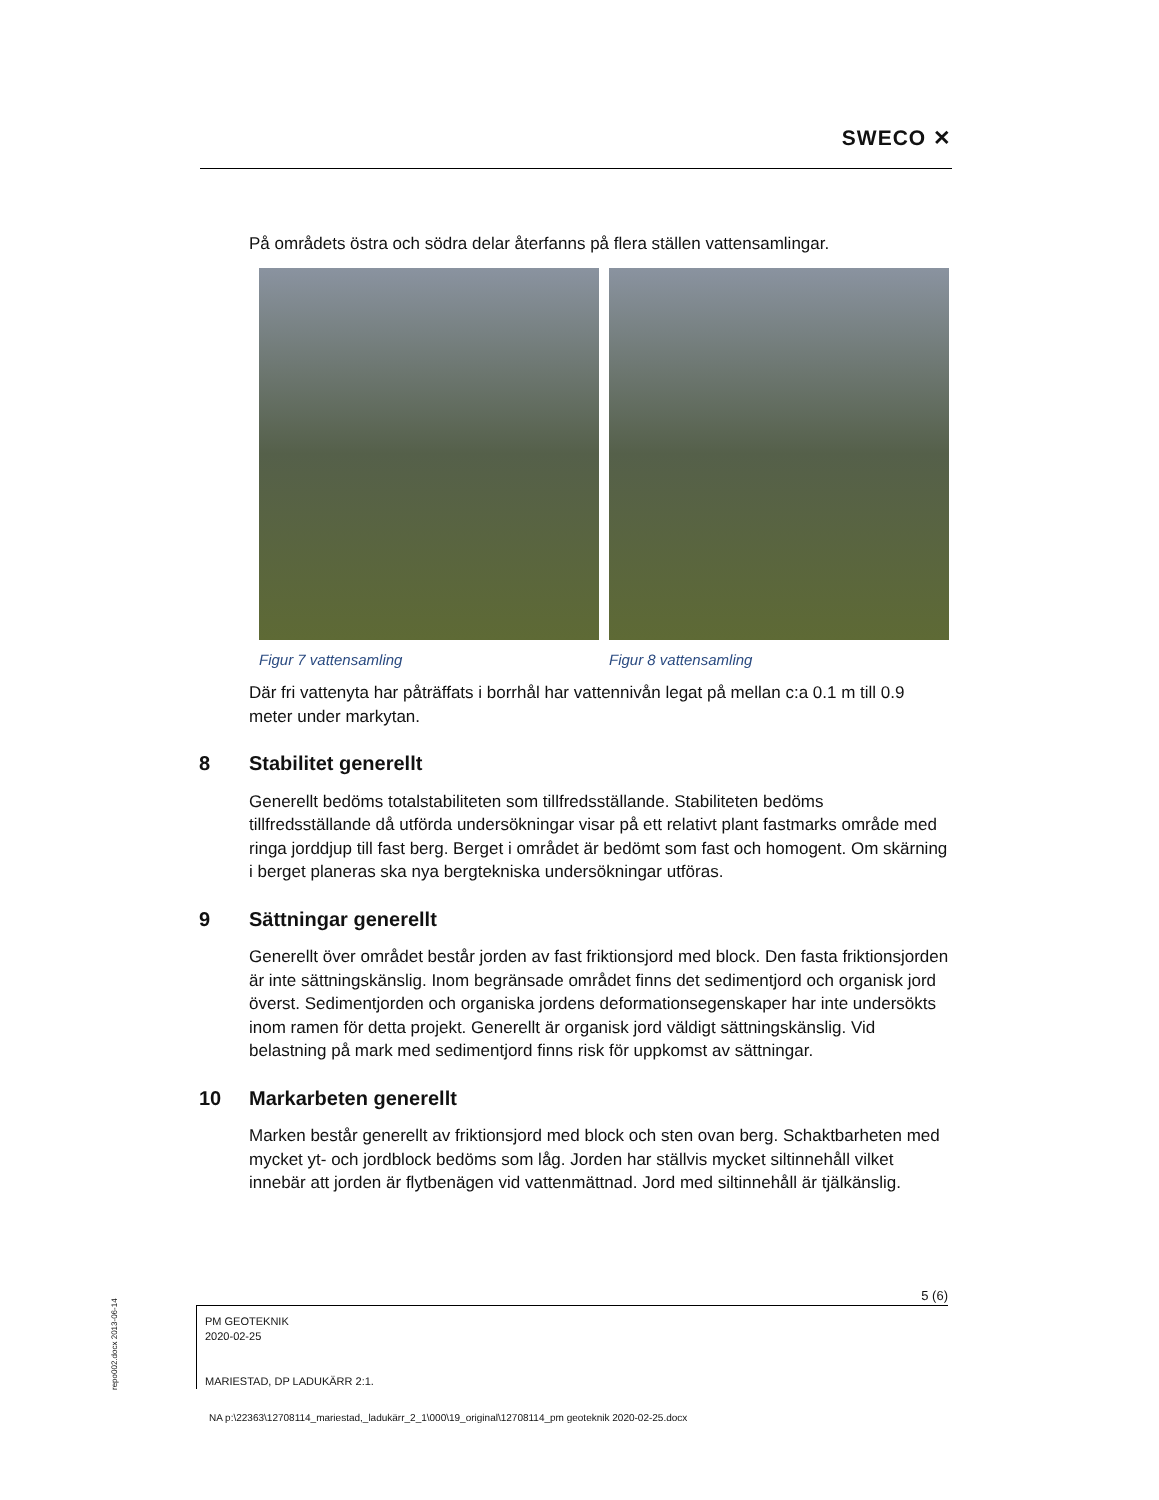SWECO ✕
På områdets östra och södra delar återfanns på flera ställen vattensamlingar.
Figur 7 vattensamling Figur 8 vattensamling
Där fri vattenyta har påträffats i borrhål har vattennivån legat på mellan c:a 0.1 m till 0.9 meter under markytan.
8 Stabilitet generellt
Generellt bedöms totalstabiliteten som tillfredsställande. Stabiliteten bedöms tillfredsställande då utförda undersökningar visar på ett relativt plant fastmarks område med ringa jorddjup till fast berg. Berget i området är bedömt som fast och homogent. Om skärning i berget planeras ska nya bergtekniska undersökningar utföras.
9 Sättningar generellt
Generellt över området består jorden av fast friktionsjord med block. Den fasta friktionsjorden är inte sättningskänslig. Inom begränsade området finns det sedimentjord och organisk jord överst. Sedimentjorden och organiska jordens deformationsegenskaper har inte undersökts inom ramen för detta projekt. Generellt är organisk jord väldigt sättningskänslig. Vid belastning på mark med sedimentjord finns risk för uppkomst av sättningar.
10 Markarbeten generellt
Marken består generellt av friktionsjord med block och sten ovan berg. Schaktbarheten med mycket yt- och jordblock bedöms som låg. Jorden har ställvis mycket siltinnehåll vilket innebär att jorden är flytbenägen vid vattenmättnad. Jord med siltinnehåll är tjälkänslig.
5 (6)
PM GEOTEKNIK
2020-02-25
MARIESTAD, DP LADUKÄRR 2:1.
repo002.docx 2013-06-14
NA p:\22363\12708114_mariestad,_ladukärr_2_1\000\19_original\12708114_pm geoteknik 2020-02-25.docx